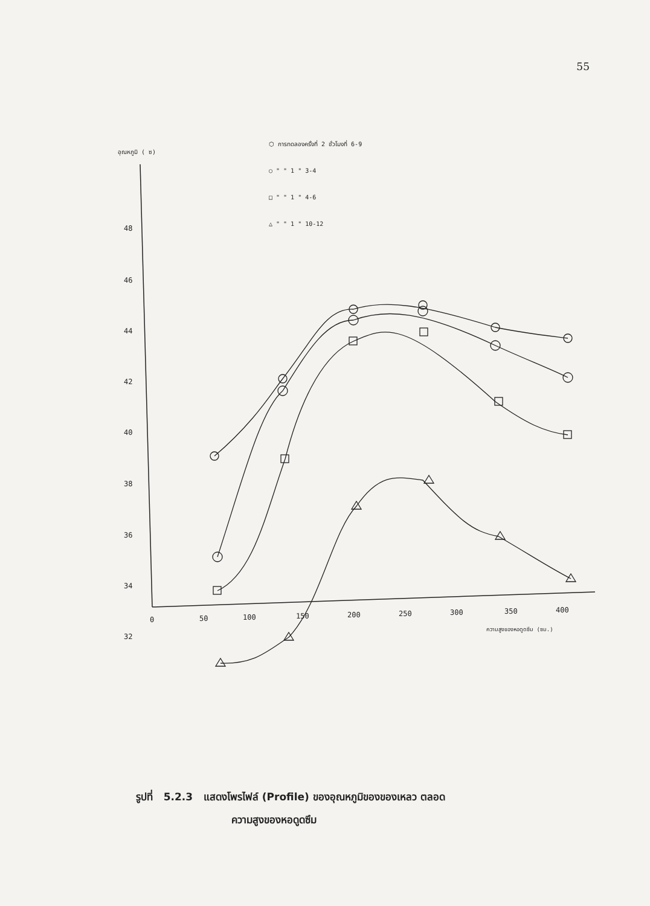55
อุณหภูมิ ( ซ)
48
46
44
42
40
38
36
34
32
0
50
100
150
200
250
300
350
400
ความสูงของหอดูดซึม (ซม.)
⬡ การทดลองครั้งที่ 2 ชั่วโมงที่ 6-9
○ " " 1 " 3-4
□ " " 1 " 4-6
△ " " 1 " 10-12
รูปที่ 5.2.3 แสดงโพรไฟล์ (Profile) ของอุณหภูมิของของเหลว ตลอด
ความสูงของหอดูดซึม